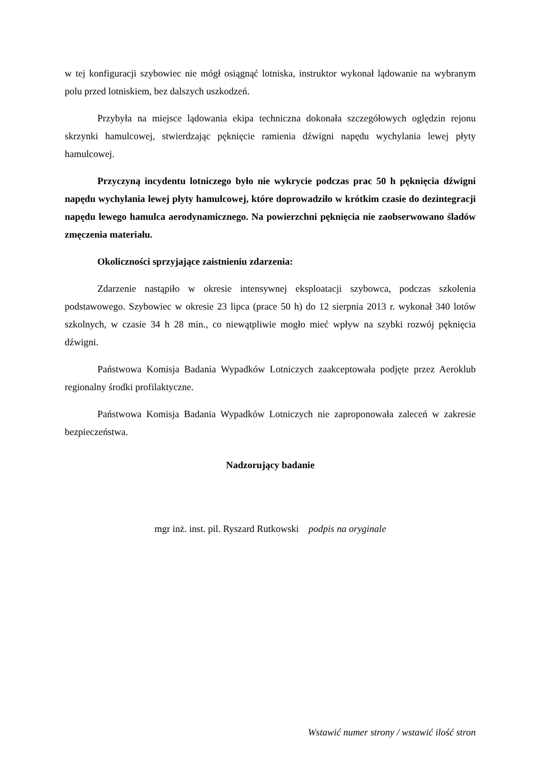w tej konfiguracji szybowiec nie mógł osiągnąć lotniska, instruktor wykonał lądowanie na wybranym polu przed lotniskiem, bez dalszych uszkodzeń.
Przybyła na miejsce lądowania ekipa techniczna dokonała szczegółowych oględzin rejonu skrzynki hamulcowej, stwierdzając pęknięcie ramienia dźwigni napędu wychylania lewej płyty hamulcowej.
Przyczyną incydentu lotniczego było nie wykrycie podczas prac 50 h pęknięcia dźwigni napędu wychylania lewej płyty hamulcowej, które doprowadziło w krótkim czasie do dezintegracji napędu lewego hamulca aerodynamicznego. Na powierzchni pęknięcia nie zaobserwowano śladów zmęczenia materiału.
Okoliczności sprzyjające zaistnieniu zdarzenia:
Zdarzenie nastąpiło w okresie intensywnej eksploatacji szybowca, podczas szkolenia podstawowego. Szybowiec w okresie 23 lipca (prace 50 h) do 12 sierpnia 2013 r. wykonał 340 lotów szkolnych, w czasie 34 h 28 min., co niewątpliwie mogło mieć wpływ na szybki rozwój pęknięcia dźwigni.
Państwowa Komisja Badania Wypadków Lotniczych zaakceptowała podjęte przez Aeroklub regionalny środki profilaktyczne.
Państwowa Komisja Badania Wypadków Lotniczych nie zaproponowała zaleceń w zakresie bezpieczeństwa.
Nadzorujący badanie
mgr inż. inst. pil. Ryszard Rutkowski podpis na oryginale
Wstawić numer strony / wstawić ilość stron